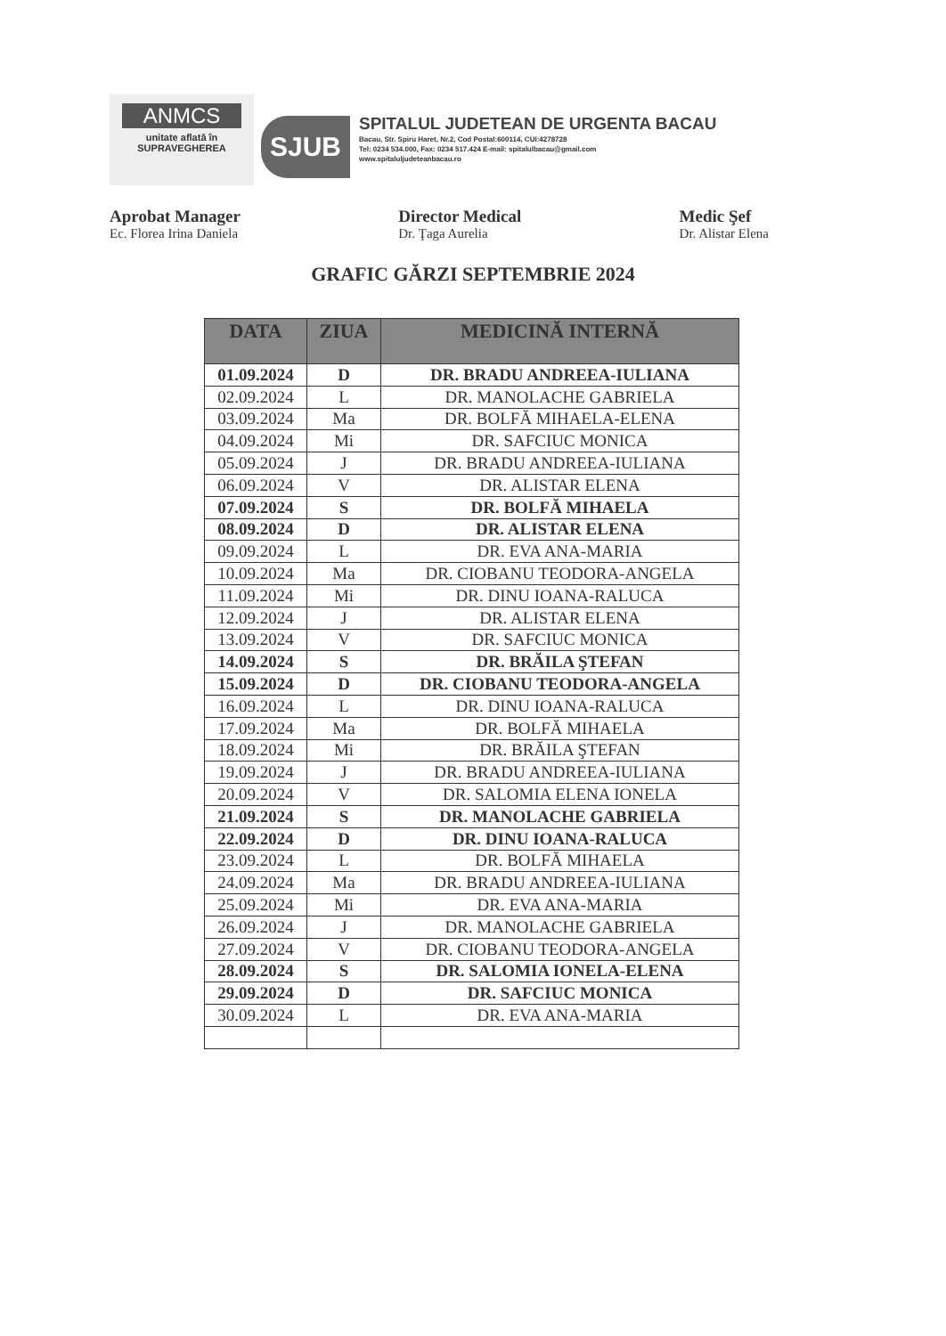ANMCS
unitate aflată în
SUPRAVEGHEREA
SJUB
SPITALUL JUDETEAN DE URGENTA BACAU
Bacau, Str. Spiru Haret, Nr.2, Cod Postal:600114, CUI:4278728
Tel: 0234 534.000, Fax: 0234 517.424 E-mail: spitalulbacau@gmail.com
www.spitaluljudeteanbacau.ro
Aprobat Manager
Ec. Florea Irina Daniela
Director Medical
Dr. Ţaga Aurelia
Medic Şef
Dr. Alistar Elena
GRAFIC GĂRZI SEPTEMBRIE 2024
| DATA | ZIUA | MEDICINĂ INTERNĂ |
| --- | --- | --- |
| 01.09.2024 | D | DR. BRADU ANDREEA-IULIANA |
| 02.09.2024 | L | DR. MANOLACHE GABRIELA |
| 03.09.2024 | Ma | DR. BOLFĂ MIHAELA-ELENA |
| 04.09.2024 | Mi | DR. SAFCIUC MONICA |
| 05.09.2024 | J | DR. BRADU ANDREEA-IULIANA |
| 06.09.2024 | V | DR. ALISTAR ELENA |
| 07.09.2024 | S | DR. BOLFĂ MIHAELA |
| 08.09.2024 | D | DR. ALISTAR ELENA |
| 09.09.2024 | L | DR. EVA ANA-MARIA |
| 10.09.2024 | Ma | DR. CIOBANU TEODORA-ANGELA |
| 11.09.2024 | Mi | DR. DINU IOANA-RALUCA |
| 12.09.2024 | J | DR. ALISTAR ELENA |
| 13.09.2024 | V | DR. SAFCIUC MONICA |
| 14.09.2024 | S | DR. BRĂILA ŞTEFAN |
| 15.09.2024 | D | DR. CIOBANU TEODORA-ANGELA |
| 16.09.2024 | L | DR. DINU IOANA-RALUCA |
| 17.09.2024 | Ma | DR. BOLFĂ MIHAELA |
| 18.09.2024 | Mi | DR. BRĂILA ŞTEFAN |
| 19.09.2024 | J | DR. BRADU ANDREEA-IULIANA |
| 20.09.2024 | V | DR. SALOMIA ELENA IONELA |
| 21.09.2024 | S | DR. MANOLACHE GABRIELA |
| 22.09.2024 | D | DR. DINU IOANA-RALUCA |
| 23.09.2024 | L | DR. BOLFĂ MIHAELA |
| 24.09.2024 | Ma | DR. BRADU ANDREEA-IULIANA |
| 25.09.2024 | Mi | DR. EVA ANA-MARIA |
| 26.09.2024 | J | DR. MANOLACHE GABRIELA |
| 27.09.2024 | V | DR. CIOBANU TEODORA-ANGELA |
| 28.09.2024 | S | DR. SALOMIA IONELA-ELENA |
| 29.09.2024 | D | DR. SAFCIUC MONICA |
| 30.09.2024 | L | DR. EVA ANA-MARIA |